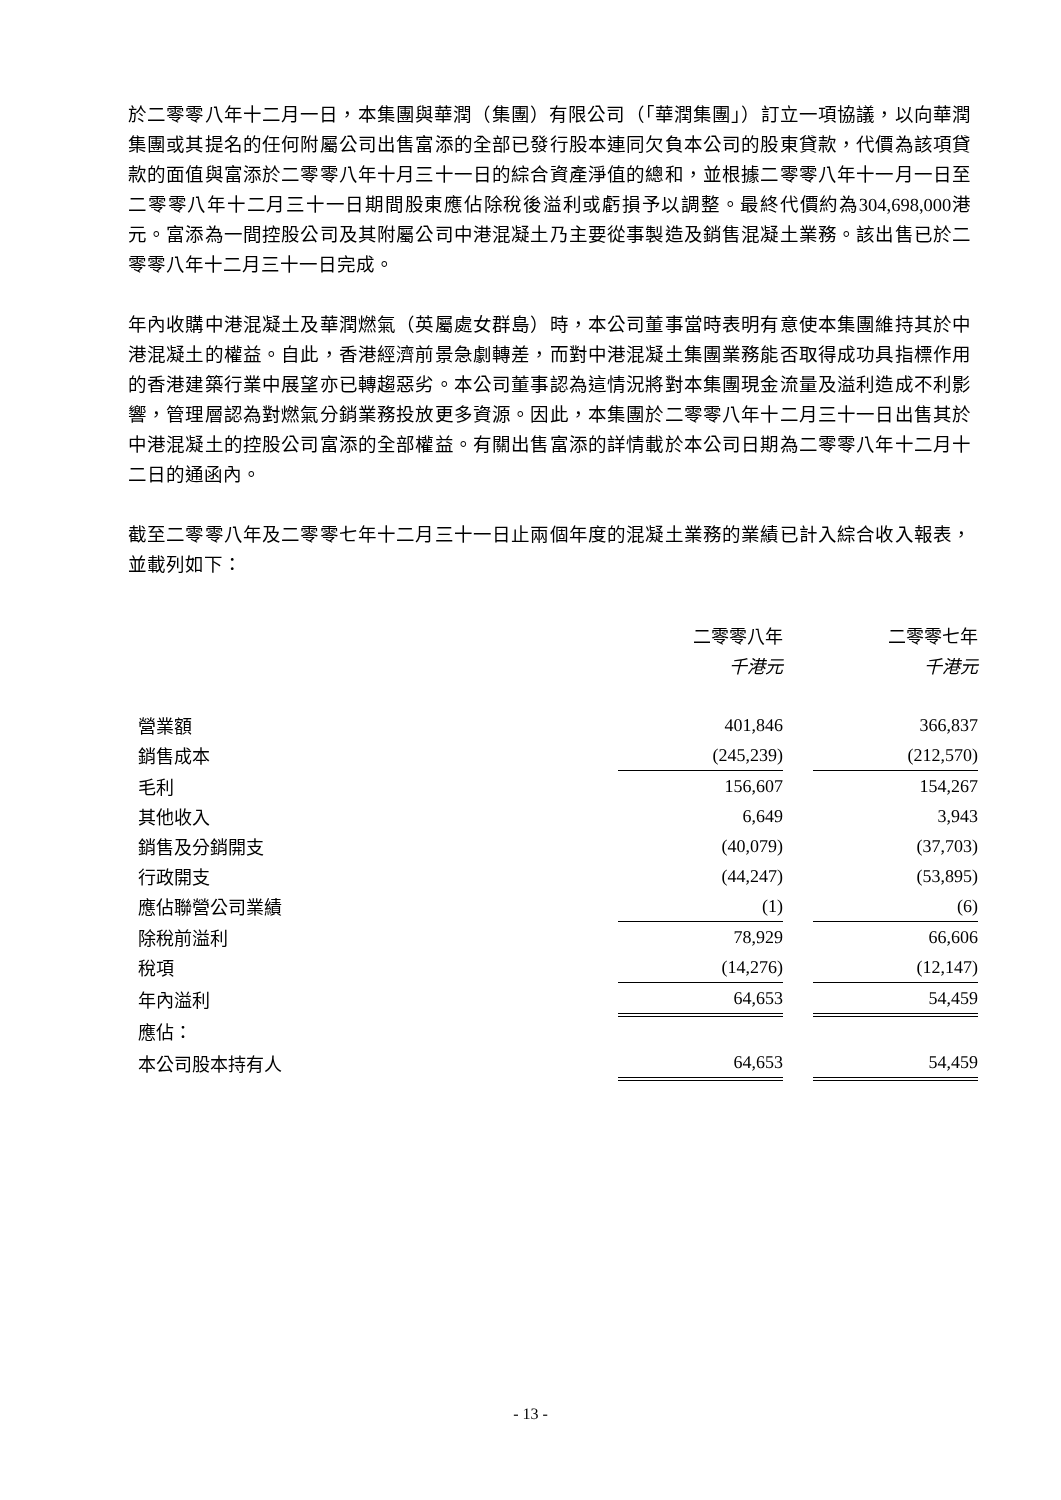於二零零八年十二月一日，本集團與華潤（集團）有限公司（「華潤集團」）訂立一項協議，以向華潤集團或其提名的任何附屬公司出售富添的全部已發行股本連同欠負本公司的股東貸款，代價為該項貸款的面值與富添於二零零八年十月三十一日的綜合資產淨值的總和，並根據二零零八年十一月一日至二零零八年十二月三十一日期間股東應佔除稅後溢利或虧損予以調整。最終代價約為304,698,000港元。富添為一間控股公司及其附屬公司中港混凝土乃主要從事製造及銷售混凝土業務。該出售已於二零零八年十二月三十一日完成。
年內收購中港混凝土及華潤燃氣（英屬處女群島）時，本公司董事當時表明有意使本集團維持其於中港混凝土的權益。自此，香港經濟前景急劇轉差，而對中港混凝土集團業務能否取得成功具指標作用的香港建築行業中展望亦已轉趨惡劣。本公司董事認為這情況將對本集團現金流量及溢利造成不利影響，管理層認為對燃氣分銷業務投放更多資源。因此，本集團於二零零八年十二月三十一日出售其於中港混凝土的控股公司富添的全部權益。有關出售富添的詳情載於本公司日期為二零零八年十二月十二日的通函內。
截至二零零八年及二零零七年十二月三十一日止兩個年度的混凝土業務的業績已計入綜合收入報表，並載列如下：
| | 二零零八年 | | 二零零七年 |
| --- | --- | --- | --- |
| | 千港元 | | 千港元 |
| 營業額 | 401,846 | | 366,837 |
| 銷售成本 | (245,239) | | (212,570) |
| 毛利 | 156,607 | | 154,267 |
| 其他收入 | 6,649 | | 3,943 |
| 銷售及分銷開支 | (40,079) | | (37,703) |
| 行政開支 | (44,247) | | (53,895) |
| 應佔聯營公司業績 | (1) | | (6) |
| 除稅前溢利 | 78,929 | | 66,606 |
| 稅項 | (14,276) | | (12,147) |
| 年內溢利 | 64,653 | | 54,459 |
| 應佔： | | | |
| 本公司股本持有人 | 64,653 | | 54,459 |
- 13 -